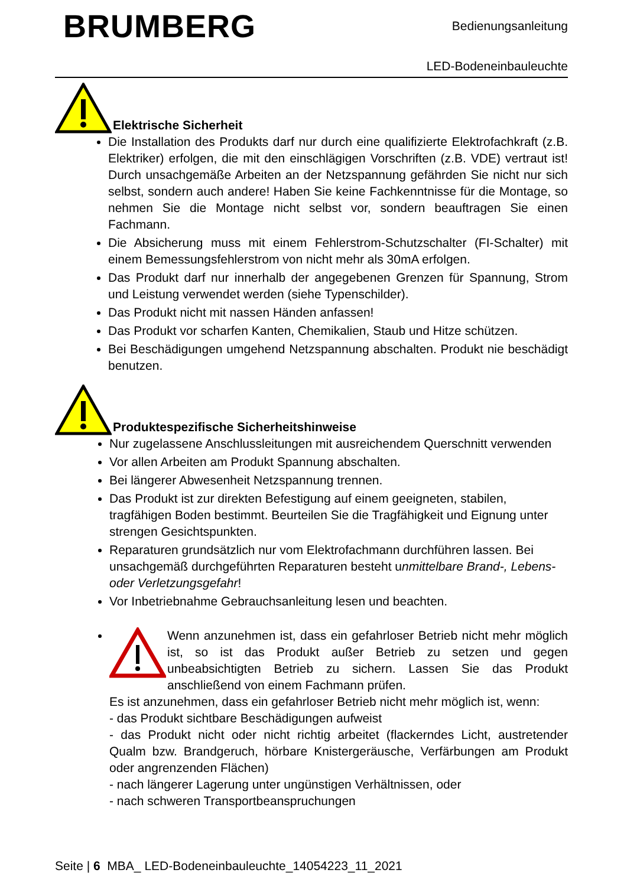BRUMBERG
Bedienungsanleitung
LED-Bodeneinbauleuchte
Elektrische Sicherheit
Die Installation des Produkts darf nur durch eine qualifizierte Elektrofachkraft (z.B. Elektriker) erfolgen, die mit den einschlägigen Vorschriften (z.B. VDE) vertraut ist! Durch unsachgemäße Arbeiten an der Netzspannung gefährden Sie nicht nur sich selbst, sondern auch andere! Haben Sie keine Fachkenntnisse für die Montage, so nehmen Sie die Montage nicht selbst vor, sondern beauftragen Sie einen Fachmann.
Die Absicherung muss mit einem Fehlerstrom-Schutzschalter (FI-Schalter) mit einem Bemessungsfehlerstrom von nicht mehr als 30mA erfolgen.
Das Produkt darf nur innerhalb der angegebenen Grenzen für Spannung, Strom und Leistung verwendet werden (siehe Typenschilder).
Das Produkt nicht mit nassen Händen anfassen!
Das Produkt vor scharfen Kanten, Chemikalien, Staub und Hitze schützen.
Bei Beschädigungen umgehend Netzspannung abschalten. Produkt nie beschädigt benutzen.
Produktespezifische Sicherheitshinweise
Nur zugelassene Anschlussleitungen mit ausreichendem Querschnitt verwenden
Vor allen Arbeiten am Produkt Spannung abschalten.
Bei längerer Abwesenheit Netzspannung trennen.
Das Produkt ist zur direkten Befestigung auf einem geeigneten, stabilen, tragfähigen Boden bestimmt. Beurteilen Sie die Tragfähigkeit und Eignung unter strengen Gesichtspunkten.
Reparaturen grundsätzlich nur vom Elektrofachmann durchführen lassen. Bei unsachgemäß durchgeführten Reparaturen besteht unmittelbare Brand-, Lebens- oder Verletzungsgefahr!
Vor Inbetriebnahme Gebrauchsanleitung lesen und beachten.
Wenn anzunehmen ist, dass ein gefahrloser Betrieb nicht mehr möglich ist, so ist das Produkt außer Betrieb zu setzen und gegen unbeabsichtigten Betrieb zu sichern. Lassen Sie das Produkt anschließend von einem Fachmann prüfen.
Es ist anzunehmen, dass ein gefahrloser Betrieb nicht mehr möglich ist, wenn:
- das Produkt sichtbare Beschädigungen aufweist
- das Produkt nicht oder nicht richtig arbeitet (flackerndes Licht, austretender Qualm bzw. Brandgeruch, hörbare Knistergeräusche, Verfärbungen am Produkt oder angrenzenden Flächen)
- nach längerer Lagerung unter ungünstigen Verhältnissen, oder
- nach schweren Transportbeanspruchungen
Seite | 6 MBA_ LED-Bodeneinbauleuchte_14054223_11_2021